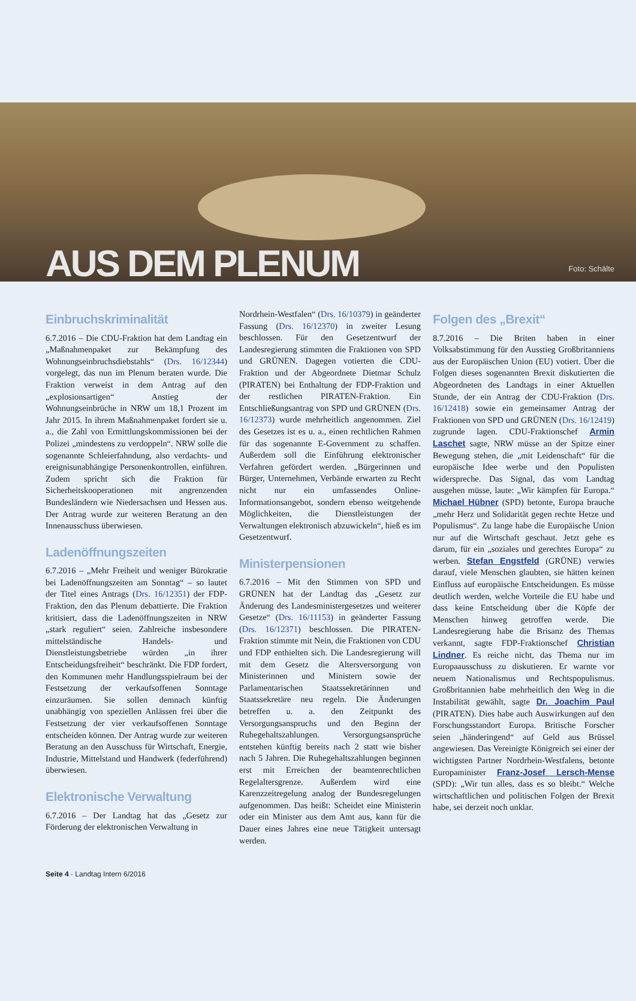AUS DEM PLENUM
Foto: Schälte
Einbruchskriminalität
6.7.2016 – Die CDU-Fraktion hat dem Landtag ein „Maßnahmenpaket zur Bekämpfung des Wohnungseinbruchsdiebstahls“ (Drs. 16/12344) vorgelegt, das nun im Plenum beraten wurde. Die Fraktion verweist in dem Antrag auf den „explosionsartigen“ Anstieg der Wohnungseinbrüche in NRW um 18,1 Prozent im Jahr 2015. In ihrem Maßnahmenpaket fordert sie u. a., die Zahl von Ermittlungskommissionen bei der Polizei „mindestens zu verdoppeln“. NRW solle die sogenannte Schleierfahndung, also verdachts- und ereignisunabhängige Personenkontrollen, einführen. Zudem spricht sich die Fraktion für Sicherheitskooperationen mit angrenzenden Bundesländern wie Niedersachsen und Hessen aus. Der Antrag wurde zur weiteren Beratung an den Innenausschuss überwiesen.
Ladenöffnungszeiten
6.7.2016 – „Mehr Freiheit und weniger Bürokratie bei Ladenöffnungszeiten am Sonntag“ – so lautet der Titel eines Antrags (Drs. 16/12351) der FDP-Fraktion, den das Plenum debattierte. Die Fraktion kritisiert, dass die Ladenöffnungszeiten in NRW „stark reguliert“ seien. Zahlreiche insbesondere mittelständische Handels- und Dienstleistungsbetriebe würden „in ihrer Entscheidungsfreiheit“ beschränkt. Die FDP fordert, den Kommunen mehr Handlungsspielraum bei der Festsetzung der verkaufsoffenen Sonntage einzuräumen. Sie sollen demnach künftig unabhängig von speziellen Anlässen frei über die Festsetzung der vier verkaufsoffenen Sonntage entscheiden können. Der Antrag wurde zur weiteren Beratung an den Ausschuss für Wirtschaft, Energie, Industrie, Mittelstand und Handwerk (federführend) überwiesen.
Elektronische Verwaltung
6.7.2016 – Der Landtag hat das „Gesetz zur Förderung der elektronischen Verwaltung in
Nordrhein-Westfalen“ (Drs. 16/10379) in geänderter Fassung (Drs. 16/12370) in zweiter Lesung beschlossen. Für den Gesetzentwurf der Landesregierung stimmten die Fraktionen von SPD und GRÜNEN. Dagegen votierten die CDU-Fraktion und der Abgeordnete Dietmar Schulz (PIRATEN) bei Enthaltung der FDP-Fraktion und der restlichen PIRATEN-Fraktion. Ein Entschließungsantrag von SPD und GRÜNEN (Drs. 16/12373) wurde mehrheitlich angenommen. Ziel des Gesetzes ist es u. a., einen rechtlichen Rahmen für das sogenannte E-Government zu schaffen. Außerdem soll die Einführung elektronischer Verfahren gefördert werden. „Bürgerinnen und Bürger, Unternehmen, Verbände erwarten zu Recht nicht nur ein umfassendes Online-Informationsangebot, sondern ebenso weitgehende Möglichkeiten, die Dienstleistungen der Verwaltungen elektronisch abzuwickeln“, hieß es im Gesetzentwurf.
Ministerpensionen
6.7.2016 – Mit den Stimmen von SPD und GRÜNEN hat der Landtag das „Gesetz zur Änderung des Landesministergesetzes und weiterer Gesetze“ (Drs. 16/11153) in geänderter Fassung (Drs. 16/12371) beschlossen. Die PIRATEN-Fraktion stimmte mit Nein, die Fraktionen von CDU und FDP enthielten sich. Die Landesregierung will mit dem Gesetz die Altersversorgung von Ministerinnen und Ministern sowie der Parlamentarischen Staatssekretärinnen und Staatssekretäre neu regeln. Die Änderungen betreffen u. a. den Zeitpunkt des Versorgungsanspruchs und den Beginn der Ruhegehaltszahlungen. Versorgungsansprüche entstehen künftig bereits nach 2 statt wie bisher nach 5 Jahren. Die Ruhegehaltszahlungen beginnen erst mit Erreichen der beamtenrechtlichen Regelaltersgrenze. Außerdem wird eine Karenzzeitregelung analog der Bundesregelungen aufgenommen. Das heißt: Scheidet eine Ministerin oder ein Minister aus dem Amt aus, kann für die Dauer eines Jahres eine neue Tätigkeit untersagt werden.
Folgen des „Brexit“
8.7.2016 – Die Briten haben in einer Volksabstimmung für den Ausstieg Großbritanniens aus der Europäischen Union (EU) votiert. Über die Folgen dieses sogenannten Brexit diskutierten die Abgeordneten des Landtags in einer Aktuellen Stunde, der ein Antrag der CDU-Fraktion (Drs. 16/12418) sowie ein gemeinsamer Antrag der Fraktionen von SPD und GRÜNEN (Drs. 16/12419) zugrunde lagen. CDU-Fraktionschef Armin Laschet sagte, NRW müsse an der Spitze einer Bewegung stehen, die „mit Leidenschaft“ für die europäische Idee werbe und den Populisten widerspreche. Das Signal, das vom Landtag ausgehen müsse, laute: „Wir kämpfen für Europa.“ Michael Hübner (SPD) betonte, Europa brauche „mehr Herz und Solidarität gegen rechte Hetze und Populismus“. Zu lange habe die Europäische Union nur auf die Wirtschaft geschaut. Jetzt gehe es darum, für ein „soziales und gerechtes Europa“ zu werben. Stefan Engstfeld (GRÜNE) verwies darauf, viele Menschen glaubten, sie hätten keinen Einfluss auf europäische Entscheidungen. Es müsse deutlich werden, welche Vorteile die EU habe und dass keine Entscheidung über die Köpfe der Menschen hinweg getroffen werde. Die Landesregierung habe die Brisanz des Themas verkannt, sagte FDP-Fraktionschef Christian Lindner. Es reiche nicht, das Thema nur im Europaausschuss zu diskutieren. Er warnte vor neuem Nationalismus und Rechtspopulismus. Großbritannien habe mehrheitlich den Weg in die Instabilität gewählt, sagte Dr. Joachim Paul (PIRATEN). Dies habe auch Auswirkungen auf den Forschungsstandort Europa. Britische Forscher seien „händeringend“ auf Geld aus Brüssel angewiesen. Das Vereinigte Königreich sei einer der wichtigsten Partner Nordrhein-Westfalens, betonte Europaminister Franz-Josef Lersch-Mense (SPD): „Wir tun alles, dass es so bleibt.“ Welche wirtschaftlichen und politischen Folgen der Brexit habe, sei derzeit noch unklar.
Seite 4 · Landtag Intern 6/2016